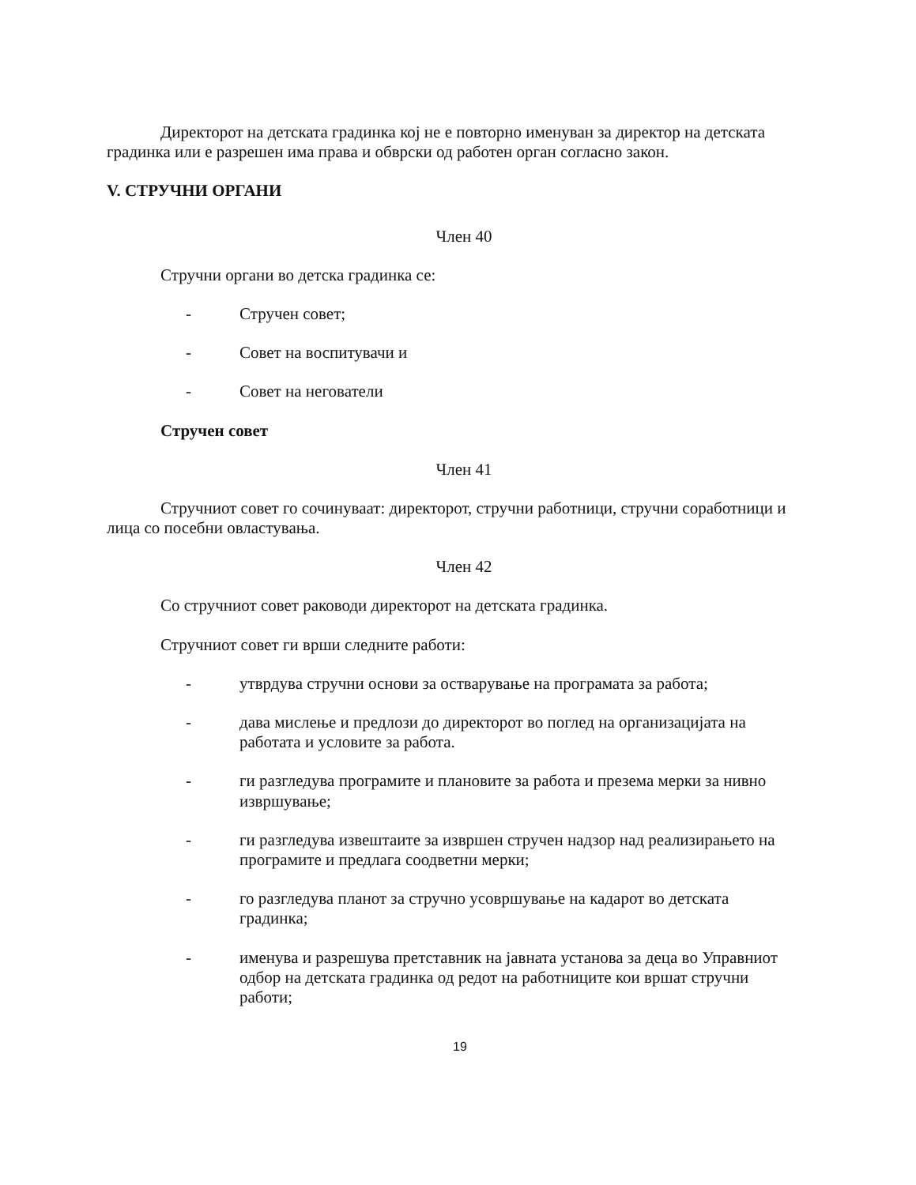Директорот на детската градинка кој не е повторно именуван за директор на детската градинка или е разрешен има права и обврски од работен орган согласно закон.
V. СТРУЧНИ ОРГАНИ
Член 40
Стручни органи во детска градинка се:
- Стручен совет;
- Совет на воспитувачи и
- Совет на негователи
Стручен совет
Член 41
Стручниот совет го сочинуваат: директорот, стручни работници, стручни соработници и лица со посебни овластувања.
Член 42
Со стручниот совет раководи директорот на детската градинка.
Стручниот совет ги врши следните работи:
- утврдува стручни основи за остварување на програмата за работа;
- дава мислење и предлози до директорот во поглед на организацијата на работата и условите за работа.
- ги разгледува програмите и плановите за работа и презема мерки за нивно извршување;
- ги разгледува извештаите за извршен стручен надзор над реализирањето на програмите и предлага соодветни мерки;
- го разгледува планот за стручно усовршување на кадарот во детската градинка;
- именува и разрешува претставник на јавната установа за деца во Управниот одбор на детската градинка од редот на работниците кои вршат стручни работи;
19